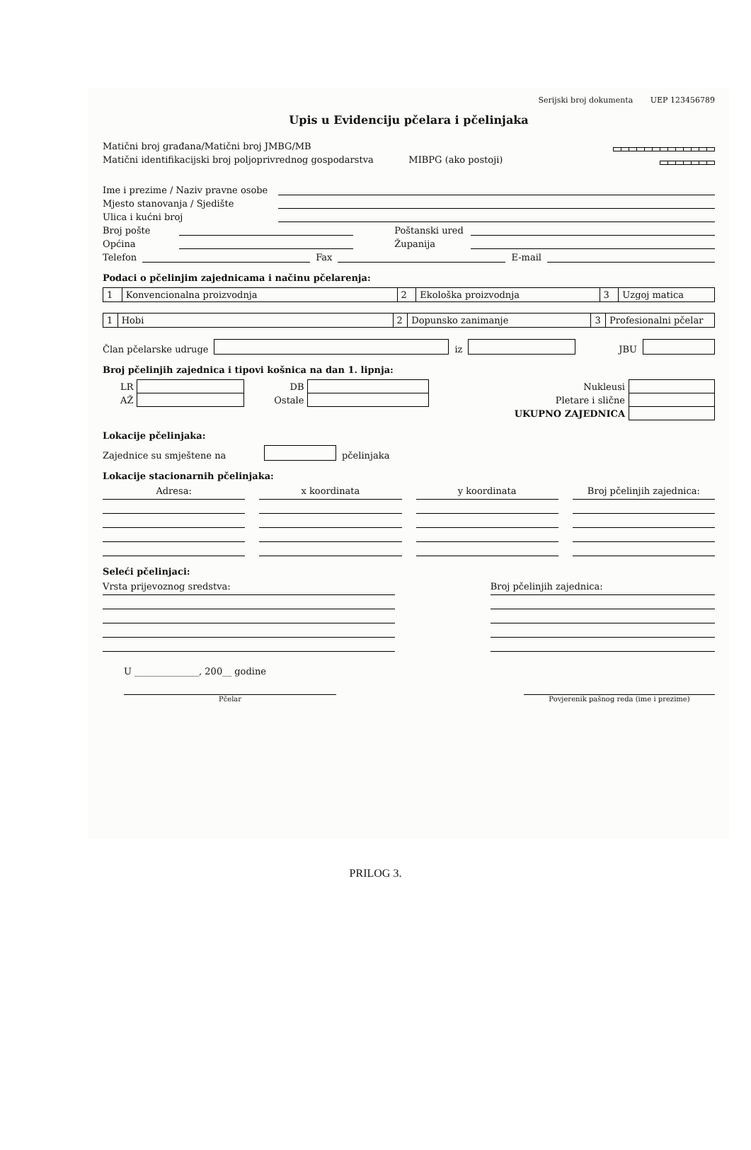Serijski broj dokumenta UEP 123456789
Upis u Evidenciju pčelara i pčelinjaka
Matični broj građana/Matični broj JMBG/MB
Matični identifikacijski broj poljoprivrednog gospodarstva MIBPG (ako postoji)
Ime i prezime / Naziv pravne osobe
Mjesto stanovanja / Sjedište
Ulica i kućni broj
Broj pošte
Poštanski ured
Općina
Županija
Telefon
Fax
E-mail
Podaci o pčelinjim zajednicama i načinu pčelarenja:
| 1 | Konvencionalna proizvodnja | 2 | Ekološka proizvodnja | 3 | Uzgoj matica |
| 1 | Hobi | 2 | Dopunsko zanimanje | 3 | Profesionalni pčelar |
Član pčelarske udruge
iz
JBU
Broj pčelinjih zajednica i tipovi košnica na dan 1. lipnja:
| LR | | DB | | Nukleusi | |
| AŽ | | Ostale | | Pletare i slične | |
| | | | | UKUPNO ZAJEDNICA | |
Lokacije pčelinjaka:
Zajednice su smještene na
pčelinjaka
Lokacije stacionarnih pčelinjaka:
Adresa: x koordinata y koordinata Broj pčelinjih zajednica:
Seleći pčelinjaci:
Vrsta prijevoznog sredstva: Broj pčelinjih zajednica:
U ______________, 200__ godine
Pčelar Povjerenik pašnog reda (ime i prezime)
PRILOG 3.